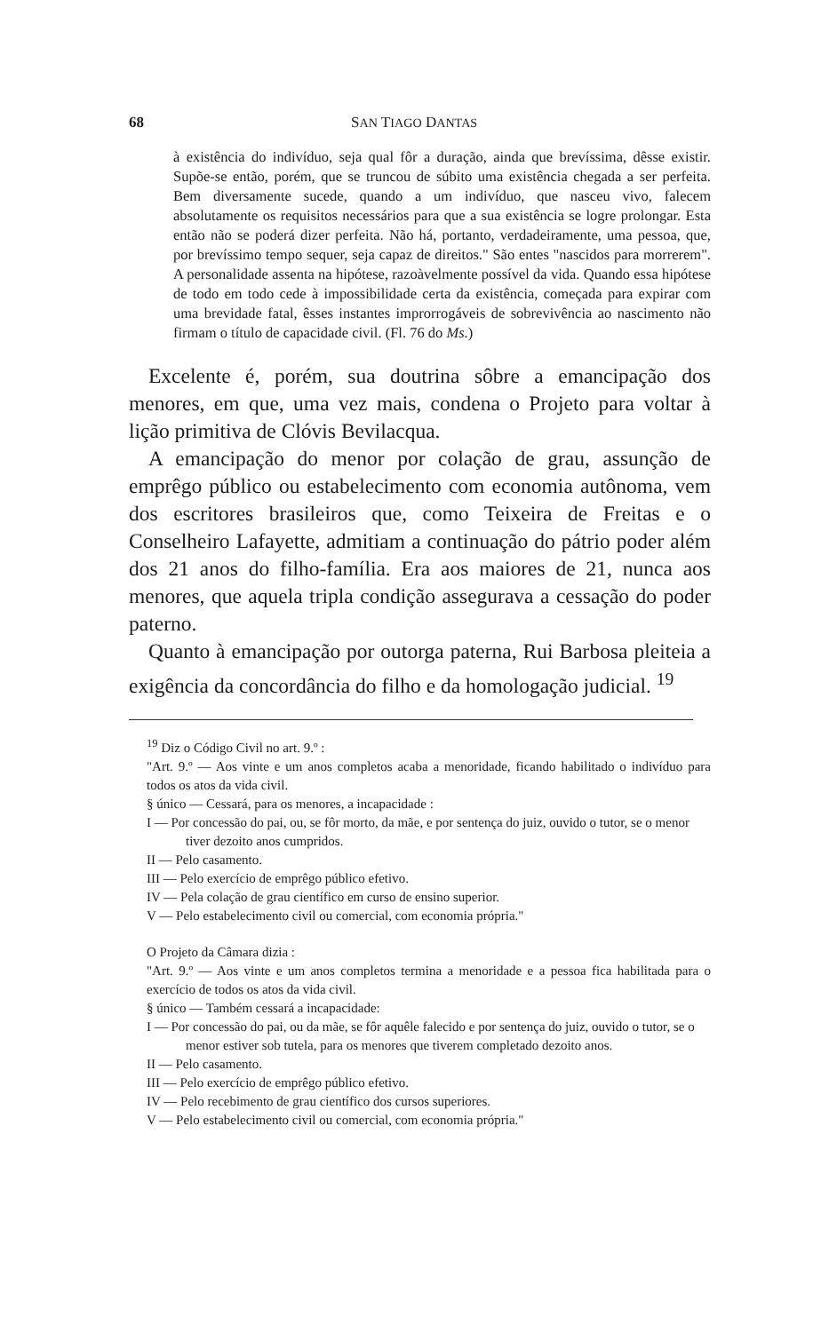68 SAN TIAGO DANTAS
à existência do indivíduo, seja qual fôr a duração, ainda que brevíssima, dêsse existir. Supõe-se então, porém, que se truncou de súbito uma existência chegada a ser perfeita. Bem diversamente sucede, quando a um indivíduo, que nasceu vivo, falecem absolutamente os requisitos necessários para que a sua existência se logre prolongar. Esta então não se poderá dizer perfeita. Não há, portanto, verdadeiramente, uma pessoa, que, por brevíssimo tempo sequer, seja capaz de direitos." São entes "nascidos para morrerem". A personalidade assenta na hipótese, razoàvelmente possível da vida. Quando essa hipótese de todo em todo cede à impossibilidade certa da existência, começada para expirar com uma brevidade fatal, êsses instantes improrrogáveis de sobrevivência ao nascimento não firmam o título de capacidade civil. (Fl. 76 do Ms.)
Excelente é, porém, sua doutrina sôbre a emancipação dos menores, em que, uma vez mais, condena o Projeto para voltar à lição primitiva de Clóvis Bevilacqua.
A emancipação do menor por colação de grau, assunção de emprêgo público ou estabelecimento com economia autônoma, vem dos escritores brasileiros que, como Teixeira de Freitas e o Conselheiro Lafayette, admitiam a continuação do pátrio poder além dos 21 anos do filho-família. Era aos maiores de 21, nunca aos menores, que aquela tripla condição assegurava a cessação do poder paterno.
Quanto à emancipação por outorga paterna, Rui Barbosa pleiteia a exigência da concordância do filho e da homologação judicial. <sup>19</sup>
<sup>19</sup> Diz o Código Civil no art. 9.º :
"Art. 9.º — Aos vinte e um anos completos acaba a menoridade, ficando habilitado o indivíduo para todos os atos da vida civil.
§ único — Cessará, para os menores, a incapacidade :
I — Por concessão do pai, ou, se fôr morto, da mãe, e por sentença do juiz, ouvido o tutor, se o menor tiver dezoito anos cumpridos.
II — Pelo casamento.
III — Pelo exercício de emprêgo público efetivo.
IV — Pela colação de grau científico em curso de ensino superior.
V — Pelo estabelecimento civil ou comercial, com economia própria."
O Projeto da Câmara dizia :
"Art. 9.º — Aos vinte e um anos completos termina a menoridade e a pessoa fica habilitada para o exercício de todos os atos da vida civil.
§ único — Também cessará a incapacidade:
I — Por concessão do pai, ou da mãe, se fôr aquêle falecido e por sentença do juiz, ouvido o tutor, se o menor estiver sob tutela, para os menores que tiverem completado dezoito anos.
II — Pelo casamento.
III — Pelo exercício de emprêgo público efetivo.
IV — Pelo recebimento de grau científico dos cursos superiores.
V — Pelo estabelecimento civil ou comercial, com economia própria."